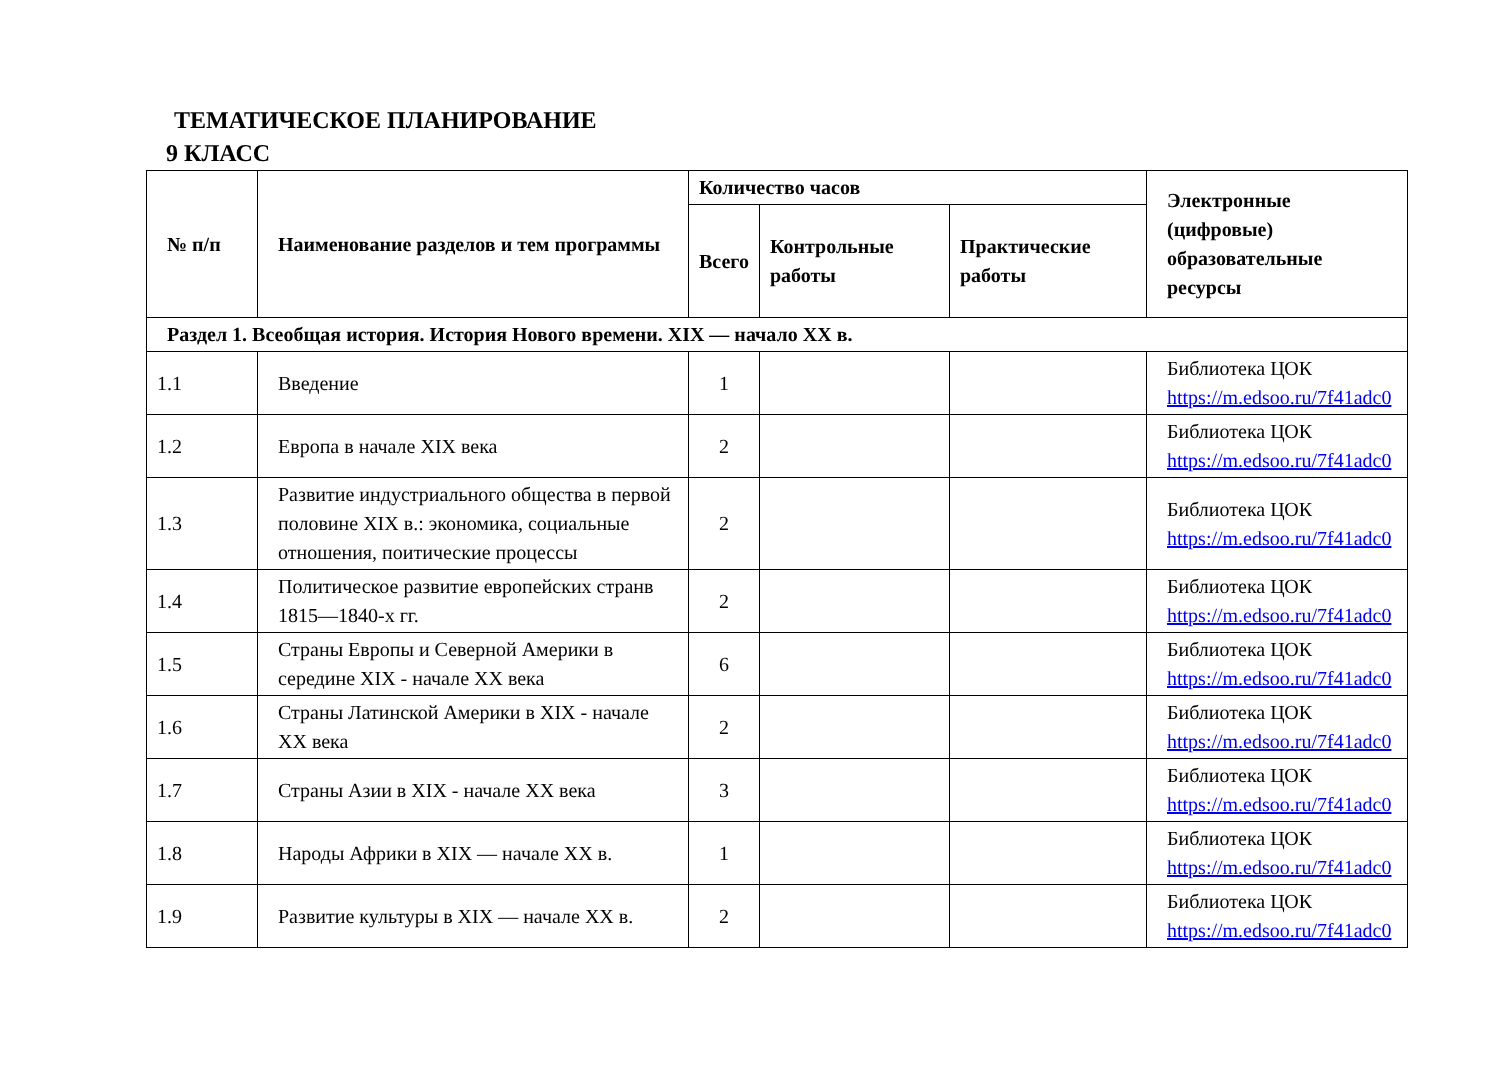ТЕМАТИЧЕСКОЕ ПЛАНИРОВАНИЕ
9 КЛАСС
| № п/п | Наименование разделов и тем программы | Количество часов | | | Электронные (цифровые) образовательные ресурсы |
| --- | --- | --- | --- | --- | --- |
| | | Всего | Контрольные работы | Практические работы | |
| Раздел 1. Всеобщая история. История Нового времени. XIX — начало XX в. | | | | | |
| 1.1 | Введение | 1 | | | Библиотека ЦОК https://m.edsoo.ru/7f41adc0 |
| 1.2 | Европа в начале XIX века | 2 | | | Библиотека ЦОК https://m.edsoo.ru/7f41adc0 |
| 1.3 | Развитие индустриального общества в первой половине XIX в.: экономика, социальные отношения, поитические процессы | 2 | | | Библиотека ЦОК https://m.edsoo.ru/7f41adc0 |
| 1.4 | Политическое развитие европейских странв 1815—1840-х гг. | 2 | | | Библиотека ЦОК https://m.edsoo.ru/7f41adc0 |
| 1.5 | Страны Европы и Северной Америки в середине XIX - начале XX века | 6 | | | Библиотека ЦОК https://m.edsoo.ru/7f41adc0 |
| 1.6 | Страны Латинской Америки в XIX - начале XX века | 2 | | | Библиотека ЦОК https://m.edsoo.ru/7f41adc0 |
| 1.7 | Страны Азии в XIX - начале XX века | 3 | | | Библиотека ЦОК https://m.edsoo.ru/7f41adc0 |
| 1.8 | Народы Африки в XIX — начале XX в. | 1 | | | Библиотека ЦОК https://m.edsoo.ru/7f41adc0 |
| 1.9 | Развитие культуры в XIX — начале XX в. | 2 | | | Библиотека ЦОК https://m.edsoo.ru/7f41adc0 |